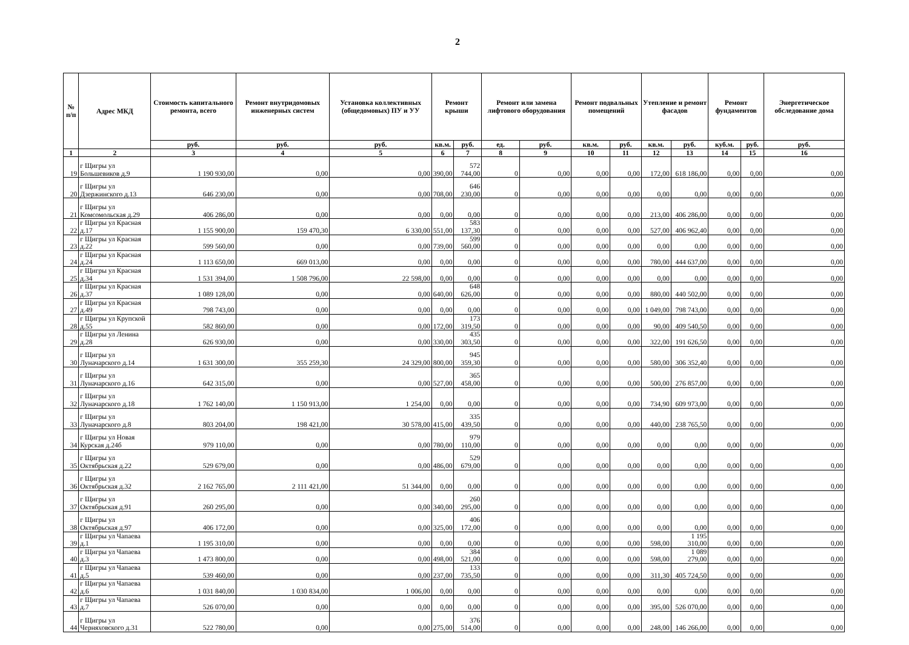2
| № п/п | Адрес МКД | Стоимость капитального ремонта, всего | Ремонт внутридомовых инженерных систем | Установка коллективных (общедомовых) ПУ и УУ | Ремонт крыши | | Ремонт или замена лифтового оборудования | | Ремонт подвальных помещений | | Утепление и ремонт фасадов | | Ремонт фундаментов | | Энергетическое обследование дома |
| --- | --- | --- | --- | --- | --- | --- | --- | --- | --- | --- | --- | --- | --- | --- | --- |
| | | руб. | руб. | руб. | кв.м. | руб. | ед. | руб. | кв.м. | руб. | кв.м. | руб. | куб.м. | руб. | руб. |
| 1 | 2 | 3 | 4 | 5 | 6 | 7 | 8 | 9 | 10 | 11 | 12 | 13 | 14 | 15 | 16 |
| 19 | г Щигры ул Большевиков д.9 | 1 190 930,00 | 0,00 | 0,00 | 390,00 | 572 744,00 | 0 | 0,00 | 0,00 | 0,00 | 172,00 | 618 186,00 | 0,00 | 0,00 | 0,00 |
| 20 | г Щигры ул Дзержинского д.13 | 646 230,00 | 0,00 | 0,00 | 708,00 | 646 230,00 | 0 | 0,00 | 0,00 | 0,00 | 0,00 | 0,00 | 0,00 | 0,00 | 0,00 |
| 21 | г Щигры ул Комсомольская д.29 | 406 286,00 | 0,00 | 0,00 | 0,00 | 0,00 | 0 | 0,00 | 0,00 | 0,00 | 213,00 | 406 286,00 | 0,00 | 0,00 | 0,00 |
| 22 | г Щигры ул Красная д.17 | 1 155 900,00 | 159 470,30 | 6 330,00 | 551,00 | 583 137,30 | 0 | 0,00 | 0,00 | 0,00 | 527,00 | 406 962,40 | 0,00 | 0,00 | 0,00 |
| 23 | г Щигры ул Красная д.22 | 599 560,00 | 0,00 | 0,00 | 739,00 | 599 560,00 | 0 | 0,00 | 0,00 | 0,00 | 0,00 | 0,00 | 0,00 | 0,00 | 0,00 |
| 24 | г Щигры ул Красная д.24 | 1 113 650,00 | 669 013,00 | 0,00 | 0,00 | 0,00 | 0 | 0,00 | 0,00 | 0,00 | 780,00 | 444 637,00 | 0,00 | 0,00 | 0,00 |
| 25 | г Щигры ул Красная д.34 | 1 531 394,00 | 1 508 796,00 | 22 598,00 | 0,00 | 0,00 | 0 | 0,00 | 0,00 | 0,00 | 0,00 | 0,00 | 0,00 | 0,00 | 0,00 |
| 26 | г Щигры ул Красная д.37 | 1 089 128,00 | 0,00 | 0,00 | 640,00 | 648 626,00 | 0 | 0,00 | 0,00 | 0,00 | 880,00 | 440 502,00 | 0,00 | 0,00 | 0,00 |
| 27 | г Щигры ул Красная д.49 | 798 743,00 | 0,00 | 0,00 | 0,00 | 0,00 | 0 | 0,00 | 0,00 | 0,00 | 1 049,00 | 798 743,00 | 0,00 | 0,00 | 0,00 |
| 28 | г Щигры ул Крупской д.55 | 582 860,00 | 0,00 | 0,00 | 172,00 | 173 319,50 | 0 | 0,00 | 0,00 | 0,00 | 90,00 | 409 540,50 | 0,00 | 0,00 | 0,00 |
| 29 | г Щигры ул Ленина д.28 | 626 930,00 | 0,00 | 0,00 | 330,00 | 435 303,50 | 0 | 0,00 | 0,00 | 0,00 | 322,00 | 191 626,50 | 0,00 | 0,00 | 0,00 |
| 30 | г Щигры ул Луначарского д.14 | 1 631 300,00 | 355 259,30 | 24 329,00 | 800,00 | 945 359,30 | 0 | 0,00 | 0,00 | 0,00 | 580,00 | 306 352,40 | 0,00 | 0,00 | 0,00 |
| 31 | г Щигры ул Луначарского д.16 | 642 315,00 | 0,00 | 0,00 | 527,00 | 365 458,00 | 0 | 0,00 | 0,00 | 0,00 | 500,00 | 276 857,00 | 0,00 | 0,00 | 0,00 |
| 32 | г Щигры ул Луначарского д.18 | 1 762 140,00 | 1 150 913,00 | 1 254,00 | 0,00 | 0,00 | 0 | 0,00 | 0,00 | 0,00 | 734,90 | 609 973,00 | 0,00 | 0,00 | 0,00 |
| 33 | г Щигры ул Луначарского д.8 | 803 204,00 | 198 421,00 | 30 578,00 | 415,00 | 335 439,50 | 0 | 0,00 | 0,00 | 0,00 | 440,00 | 238 765,50 | 0,00 | 0,00 | 0,00 |
| 34 | г Щигры ул Новая Курская д.24б | 979 110,00 | 0,00 | 0,00 | 780,00 | 979 110,00 | 0 | 0,00 | 0,00 | 0,00 | 0,00 | 0,00 | 0,00 | 0,00 | 0,00 |
| 35 | г Щигры ул Октябрьская д.22 | 529 679,00 | 0,00 | 0,00 | 486,00 | 529 679,00 | 0 | 0,00 | 0,00 | 0,00 | 0,00 | 0,00 | 0,00 | 0,00 | 0,00 |
| 36 | г Щигры ул Октябрьская д.32 | 2 162 765,00 | 2 111 421,00 | 51 344,00 | 0,00 | 0,00 | 0 | 0,00 | 0,00 | 0,00 | 0,00 | 0,00 | 0,00 | 0,00 | 0,00 |
| 37 | г Щигры ул Октябрьская д.91 | 260 295,00 | 0,00 | 0,00 | 340,00 | 260 295,00 | 0 | 0,00 | 0,00 | 0,00 | 0,00 | 0,00 | 0,00 | 0,00 | 0,00 |
| 38 | г Щигры ул Октябрьская д.97 | 406 172,00 | 0,00 | 0,00 | 325,00 | 406 172,00 | 0 | 0,00 | 0,00 | 0,00 | 0,00 | 0,00 | 0,00 | 0,00 | 0,00 |
| 39 | г Щигры ул Чапаева д.1 | 1 195 310,00 | 0,00 | 0,00 | 0,00 | 0,00 | 0 | 0,00 | 0,00 | 0,00 | 598,00 | 1 195 310,00 | 0,00 | 0,00 | 0,00 |
| 40 | г Щигры ул Чапаева д.3 | 1 473 800,00 | 0,00 | 0,00 | 498,00 | 384 521,00 | 0 | 0,00 | 0,00 | 0,00 | 598,00 | 1 089 279,00 | 0,00 | 0,00 | 0,00 |
| 41 | г Щигры ул Чапаева д.5 | 539 460,00 | 0,00 | 0,00 | 237,00 | 133 735,50 | 0 | 0,00 | 0,00 | 0,00 | 311,30 | 405 724,50 | 0,00 | 0,00 | 0,00 |
| 42 | г Щигры ул Чапаева д.6 | 1 031 840,00 | 1 030 834,00 | 1 006,00 | 0,00 | 0,00 | 0 | 0,00 | 0,00 | 0,00 | 0,00 | 0,00 | 0,00 | 0,00 | 0,00 |
| 43 | г Щигры ул Чапаева д.7 | 526 070,00 | 0,00 | 0,00 | 0,00 | 0,00 | 0 | 0,00 | 0,00 | 0,00 | 395,00 | 526 070,00 | 0,00 | 0,00 | 0,00 |
| 44 | г Щигры ул Черняховского д.31 | 522 780,00 | 0,00 | 0,00 | 275,00 | 376 514,00 | 0 | 0,00 | 0,00 | 0,00 | 248,00 | 146 266,00 | 0,00 | 0,00 | 0,00 |